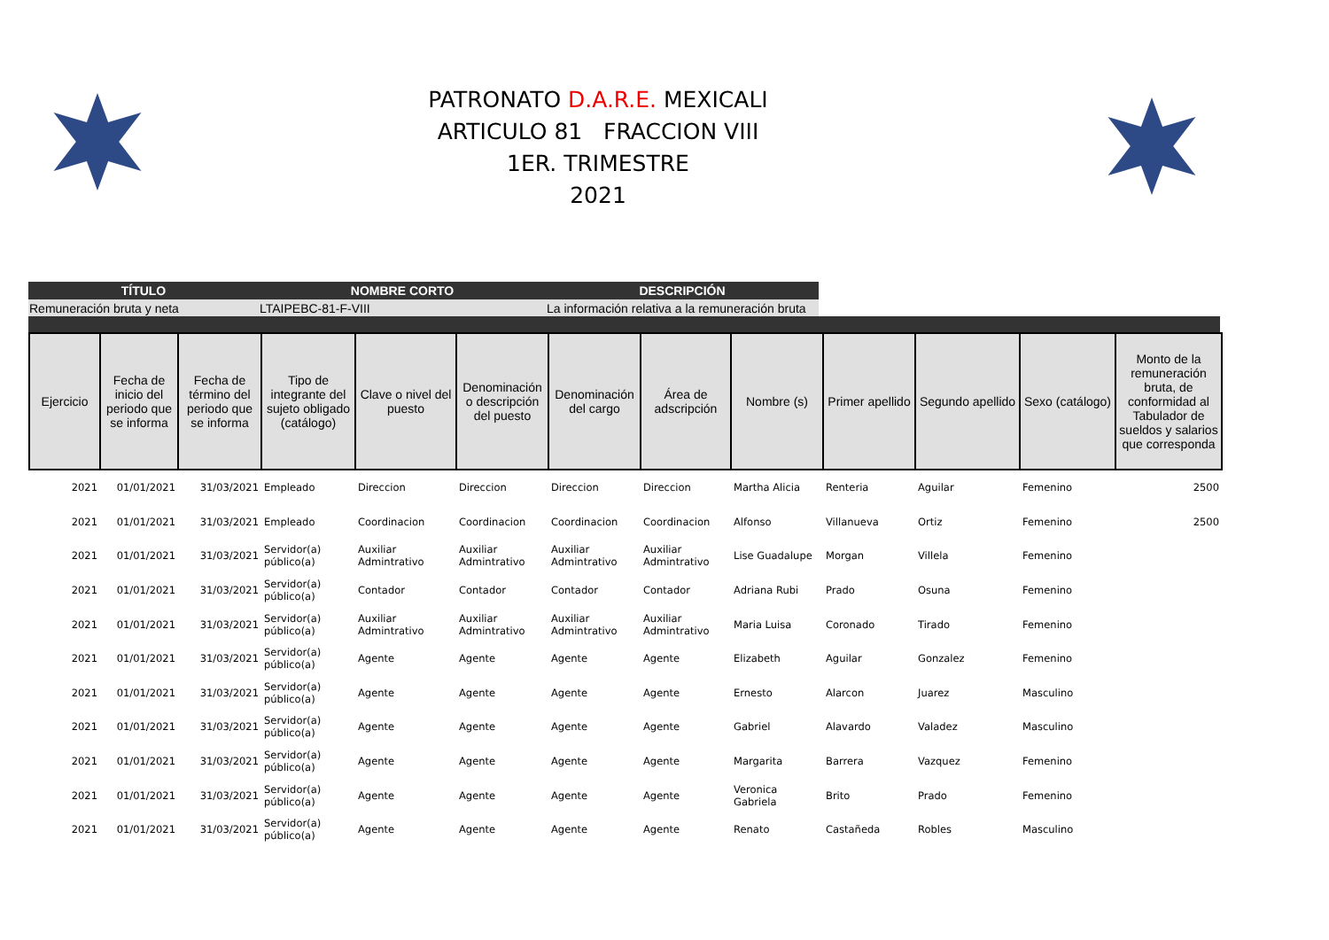PATRONATO D.A.R.E. MEXICALI
ARTICULO 81 FRACCION VIII
1ER. TRIMESTRE
2021
| TÍTULO | NOMBRE CORTO | DESCRIPCIÓN |
| --- | --- | --- |
| Remuneración bruta y neta | LTAIPEBC-81-F-VIII | La información relativa a la remuneración bruta |
| Ejercicio | Fecha de inicio del periodo que se informa | Fecha de término del periodo que se informa | Tipo de integrante del sujeto obligado (catálogo) | Clave o nivel del puesto | Denominación o descripción del puesto | Denominación del cargo | Área de adscripción | Nombre (s) | Primer apellido | Segundo apellido | Sexo (catálogo) | Monto de la remuneración bruta, de conformidad al Tabulador de sueldos y salarios que corresponda |
| --- | --- | --- | --- | --- | --- | --- | --- | --- | --- | --- | --- | --- |
| 2021 | 01/01/2021 | 31/03/2021 | Empleado | Direccion | Direccion | Direccion | Direccion | Martha Alicia | Renteria | Aguilar | Femenino | 2500 |
| 2021 | 01/01/2021 | 31/03/2021 | Empleado | Coordinacion | Coordinacion | Coordinacion | Coordinacion | Alfonso | Villanueva | Ortiz | Femenino | 2500 |
| 2021 | 01/01/2021 | 31/03/2021 | Servidor(a) público(a) | Auxiliar Admintrativo | Auxiliar Admintrativo | Auxiliar Admintrativo | Auxiliar Admintrativo | Lise Guadalupe | Morgan | Villela | Femenino | |
| 2021 | 01/01/2021 | 31/03/2021 | Servidor(a) público(a) | Contador | Contador | Contador | Contador | Adriana Rubi | Prado | Osuna | Femenino | |
| 2021 | 01/01/2021 | 31/03/2021 | Servidor(a) público(a) | Auxiliar Admintrativo | Auxiliar Admintrativo | Auxiliar Admintrativo | Auxiliar Admintrativo | Maria Luisa | Coronado | Tirado | Femenino | |
| 2021 | 01/01/2021 | 31/03/2021 | Servidor(a) público(a) | Agente | Agente | Agente | Agente | Elizabeth | Aguilar | Gonzalez | Femenino | |
| 2021 | 01/01/2021 | 31/03/2021 | Servidor(a) público(a) | Agente | Agente | Agente | Agente | Ernesto | Alarcon | Juarez | Masculino | |
| 2021 | 01/01/2021 | 31/03/2021 | Servidor(a) público(a) | Agente | Agente | Agente | Agente | Gabriel | Alavardo | Valadez | Masculino | |
| 2021 | 01/01/2021 | 31/03/2021 | Servidor(a) público(a) | Agente | Agente | Agente | Agente | Margarita | Barrera | Vazquez | Femenino | |
| 2021 | 01/01/2021 | 31/03/2021 | Servidor(a) público(a) | Agente | Agente | Agente | Agente | Veronica Gabriela | Brito | Prado | Femenino | |
| 2021 | 01/01/2021 | 31/03/2021 | Servidor(a) público(a) | Agente | Agente | Agente | Agente | Renato | Castañeda | Robles | Masculino | |